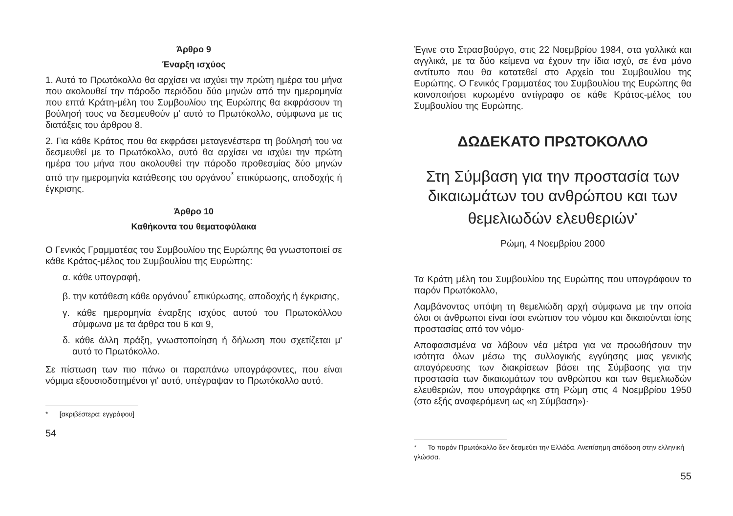Άρθρο 9
Έναρξη ισχύος
1. Αυτό το Πρωτόκολλο θα αρχίσει να ισχύει την πρώτη ημέρα του μήνα που ακολουθεί την πάροδο περιόδου δύο μηνών από την ημερομηνία που επτά Κράτη-μέλη του Συμβουλίου της Ευρώπης θα εκφράσουν τη βούλησή τους να δεσμευθούν μ' αυτό το Πρωτόκολλο, σύμφωνα με τις διατάξεις του άρθρου 8.
2. Για κάθε Κράτος που θα εκφράσει μεταγενέστερα τη βούλησή του να δεσμευθεί με το Πρωτόκολλο, αυτό θα αρχίσει να ισχύει την πρώτη ημέρα του μήνα που ακολουθεί την πάροδο προθεσμίας δύο μηνών από την ημερομηνία κατάθεσης του οργάνου<sup>*</sup> επικύρωσης, αποδοχής ή έγκρισης.
Άρθρο 10
Καθήκοντα του θεματοφύλακα
Ο Γενικός Γραμματέας του Συμβουλίου της Ευρώπης θα γνωστοποιεί σε κάθε Κράτος-μέλος του Συμβουλίου της Ευρώπης:
α. κάθε υπογραφή,
β. την κατάθεση κάθε οργάνου<sup>*</sup> επικύρωσης, αποδοχής ή έγκρισης,
γ. κάθε ημερομηνία έναρξης ισχύος αυτού του Πρωτοκόλλου σύμφωνα με τα άρθρα του 6 και 9,
δ. κάθε άλλη πράξη, γνωστοποίηση ή δήλωση που σχετίζεται μ' αυτό το Πρωτόκολλο.
Σε πίστωση των πιο πάνω οι παραπάνω υπογράφοντες, που είναι νόμιμα εξουσιοδοτημένοι γι' αυτό, υπέγραψαν το Πρωτόκολλο αυτό.
* [ακριβέστερα: εγγράφου]
54
Έγινε στο Στρασβούργο, στις 22 Νοεμβρίου 1984, στα γαλλικά και αγγλικά, με τα δύο κείμενα να έχουν την ίδια ισχύ, σε ένα μόνο αντίτυπο που θα κατατεθεί στο Αρχείο του Συμβουλίου της Ευρώπης. Ο Γενικός Γραμματέας του Συμβουλίου της Ευρώπης θα κοινοποιήσει κυρωμένο αντίγραφο σε κάθε Κράτος-μέλος του Συμβουλίου της Ευρώπης.
ΔΩΔΕΚΑΤΟ ΠΡΩΤΟΚΟΛΛΟ
Στη Σύμβαση για την προστασία των δικαιωμάτων του ανθρώπου και των θεμελιωδών ελευθεριών<sup>*</sup>
Ρώμη, 4 Νοεμβρίου 2000
Τα Κράτη μέλη του Συμβουλίου της Ευρώπης που υπογράφουν το παρόν Πρωτόκολλο,
Λαμβάνοντας υπόψη τη θεμελιώδη αρχή σύμφωνα με την οποία όλοι οι άνθρωποι είναι ίσοι ενώπιον του νόμου και δικαιούνται ίσης προστασίας από τον νόμο·
Αποφασισμένα να λάβουν νέα μέτρα για να προωθήσουν την ισότητα όλων μέσω της συλλογικής εγγύησης μιας γενικής απαγόρευσης των διακρίσεων βάσει της Σύμβασης για την προστασία των δικαιωμάτων του ανθρώπου και των θεμελιωδών ελευθεριών, που υπογράφηκε στη Ρώμη στις 4 Νοεμβρίου 1950 (στο εξής αναφερόμενη ως «η Σύμβαση»)·
* Το παρόν Πρωτόκολλο δεν δεσμεύει την Ελλάδα. Ανεπίσημη απόδοση στην ελληνική γλώσσα.
55